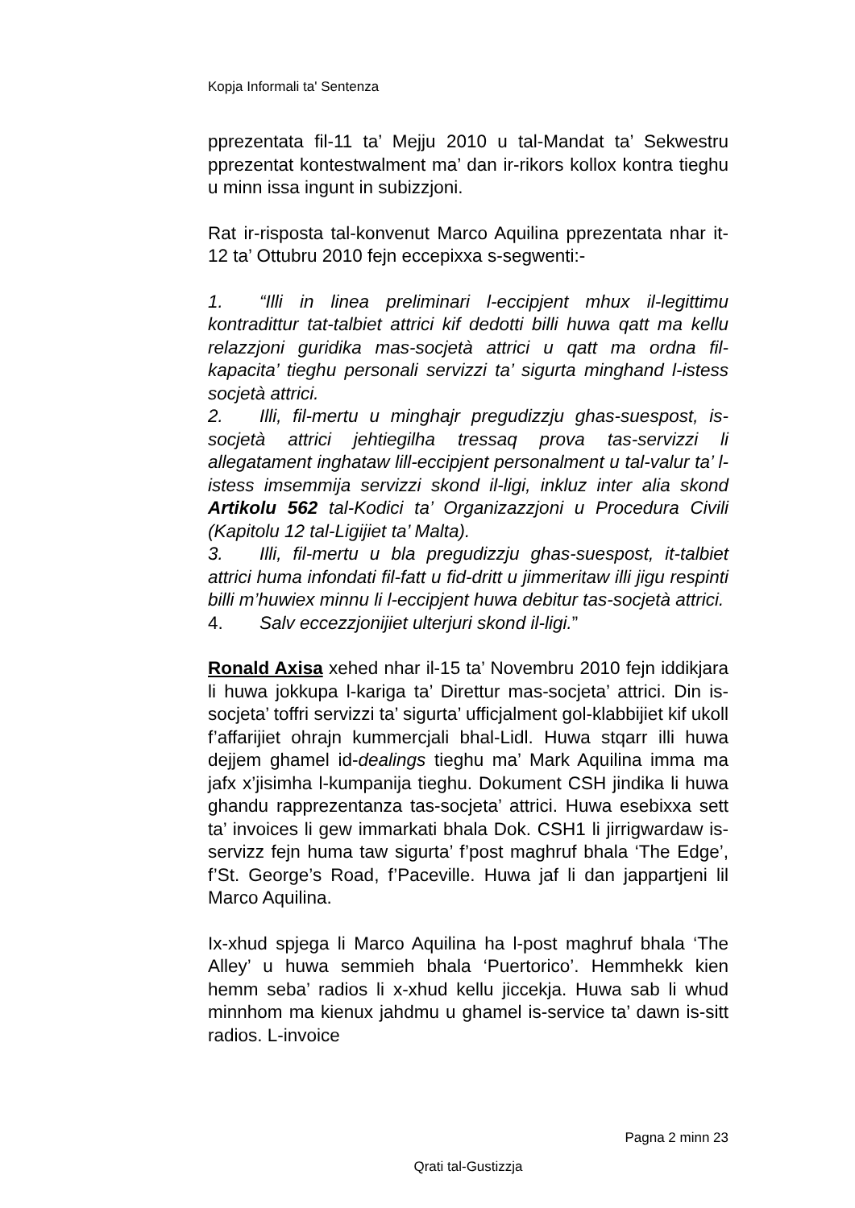Kopja Informali ta' Sentenza
pprezentata fil-11 ta’ Mejju 2010 u tal-Mandat ta’ Sekwestru pprezentat kontestwalment ma’ dan ir-rikors kollox kontra tieghu u minn issa ingunt in subizzjoni.
Rat ir-risposta tal-konvenut Marco Aquilina pprezentata nhar it-12 ta’ Ottubru 2010 fejn eccepixxa s-segwenti:-
1. “Illi in linea preliminari l-eccipjent mhux il-legittimu kontradittur tat-talbiet attrici kif dedotti billi huwa qatt ma kellu relazzjoni guridika mas-socjetà attrici u qatt ma ordna fil-kapacita’ tieghu personali servizzi ta’ sigurta minghand l-istess socjetà attrici.
2. Illi, fil-mertu u minghajr pregudizzju ghas-suespost, is-socjetà attrici jehtiegilha tressaq prova tas-servizzi li allegatament inghataw lill-eccipjent personalment u tal-valur ta’ l-istess imsemmija servizzi skond il-ligi, inkluz inter alia skond Artikolu 562 tal-Kodici ta’ Organizazzjoni u Procedura Civili (Kapitolu 12 tal-Ligijiet ta’ Malta).
3. Illi, fil-mertu u bla pregudizzju ghas-suespost, it-talbiet attrici huma infondati fil-fatt u fid-dritt u jimmeritaw illi jigu respinti billi m’huwiex minnu li l-eccipjent huwa debitur tas-socjetà attrici.
4. Salv eccezzjonijiet ulterjuri skond il-ligi.”
Ronald Axisa xehed nhar il-15 ta’ Novembru 2010 fejn iddikjara li huwa jokkupa l-kariga ta’ Direttur mas-socjeta’ attrici. Din is-socjeta’ toffri servizzi ta’ sigurta’ ufficjalment gol-klabbijiet kif ukoll f’affarijiet ohrajn kummercjali bhal-Lidl. Huwa stqarr illi huwa dejjem ghamel id-dealings tieghu ma’ Mark Aquilina imma ma jafx x’jisimha l-kumpanija tieghu. Dokument CSH jindika li huwa ghandu rapprezentanza tas-socjeta’ attrici. Huwa esebixxa sett ta’ invoices li gew immarkati bhala Dok. CSH1 li jirrigwardaw is-servizz fejn huma taw sigurta’ f’post maghruf bhala ‘The Edge’, f’St. George’s Road, f’Paceville. Huwa jaf li dan jappartjeni lil Marco Aquilina.
Ix-xhud spjega li Marco Aquilina ha l-post maghruf bhala ‘The Alley’ u huwa semmieh bhala ‘Puertorico’. Hemmhekk kien hemm seba’ radios li x-xhud kellu jiccekja. Huwa sab li whud minnhom ma kienux jahdmu u ghamel is-service ta’ dawn is-sitt radios. L-invoice
Pagna 2 minn 23
Qrati tal-Gustizzja